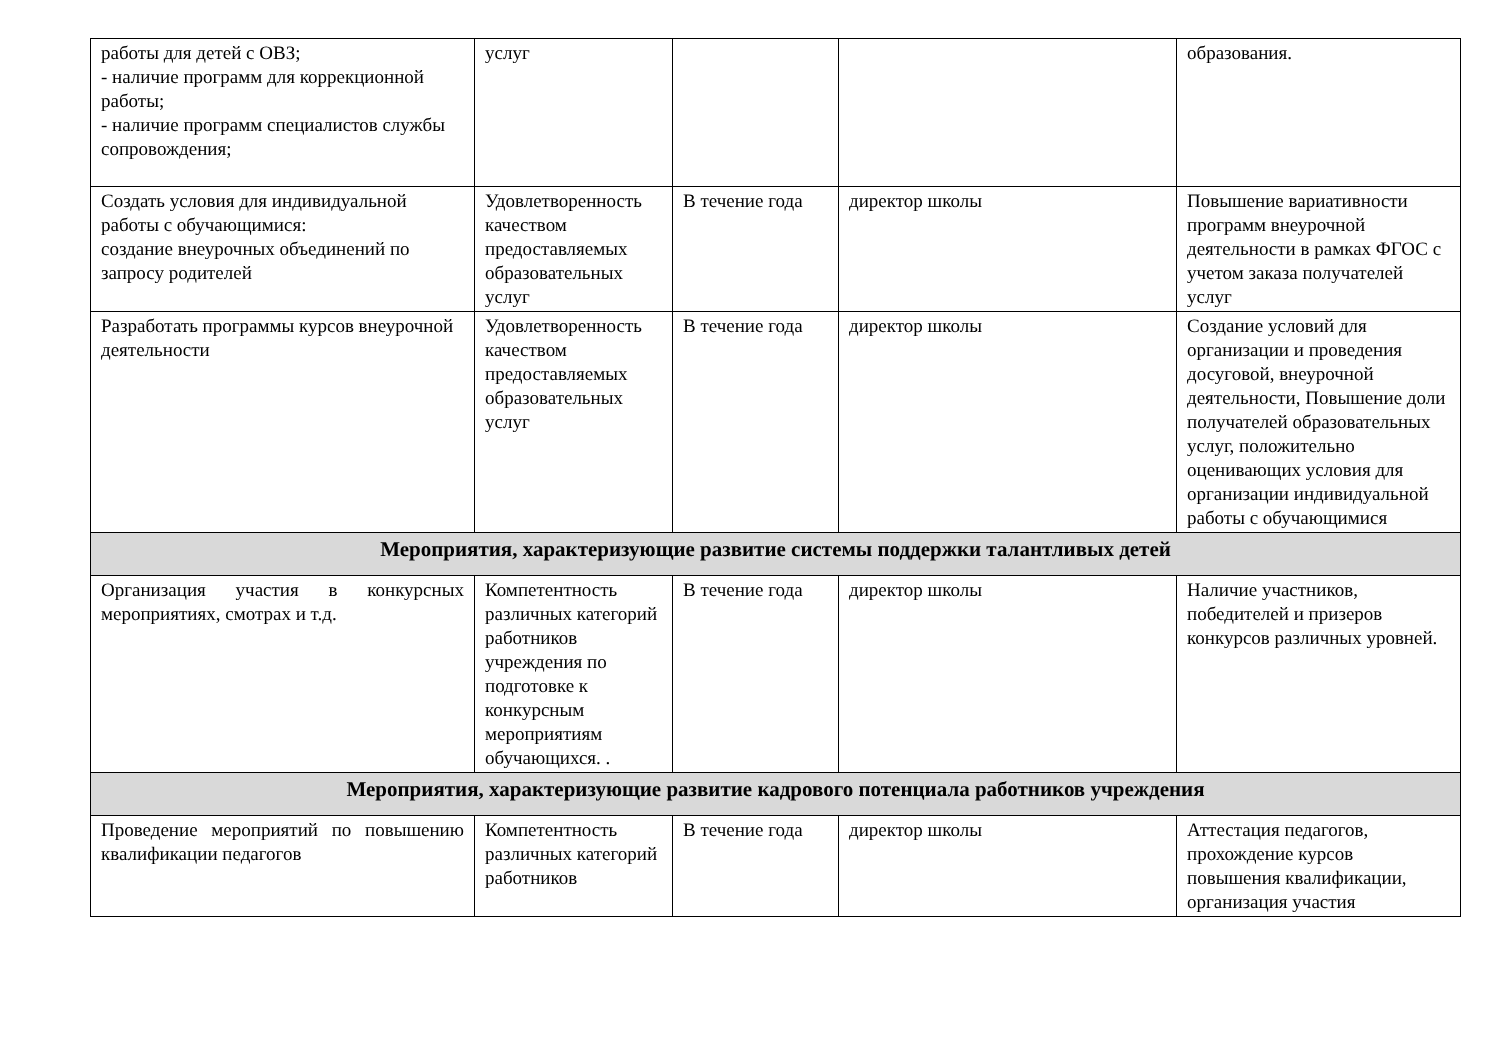| работы для детей с ОВЗ; - наличие программ для коррекционной работы; - наличие программ специалистов службы сопровождения; | услуг | | | образования. |
| Создать условия для индивидуальной работы с обучающимися: создание внеурочных объединений по запросу родителей | Удовлетворенность качеством предоставляемых образовательных услуг | В течение года | директор школы | Повышение вариативности программ внеурочной деятельности в рамках ФГОС с учетом заказа получателей услуг |
| Разработать программы курсов внеурочной деятельности | Удовлетворенность качеством предоставляемых образовательных услуг | В течение года | директор школы | Создание условий для организации и проведения досуговой, внеурочной деятельности, Повышение доли получателей образовательных услуг, положительно оценивающих условия для организации индивидуальной работы с обучающимися |
| Мероприятия, характеризующие развитие системы поддержки талантливых детей | | | | |
| Организация участия в конкурсных мероприятиях, смотрах и т.д. | Компетентность различных категорий работников учреждения по подготовке к конкурсным мероприятиям обучающихся. . | В течение года | директор школы | Наличие участников, победителей и призеров конкурсов различных уровней. |
| Мероприятия, характеризующие развитие кадрового потенциала работников учреждения | | | | |
| Проведение мероприятий по повышению квалификации педагогов | Компетентность различных категорий работников | В течение года | директор школы | Аттестация педагогов, прохождение курсов повышения квалификации, организация участия |